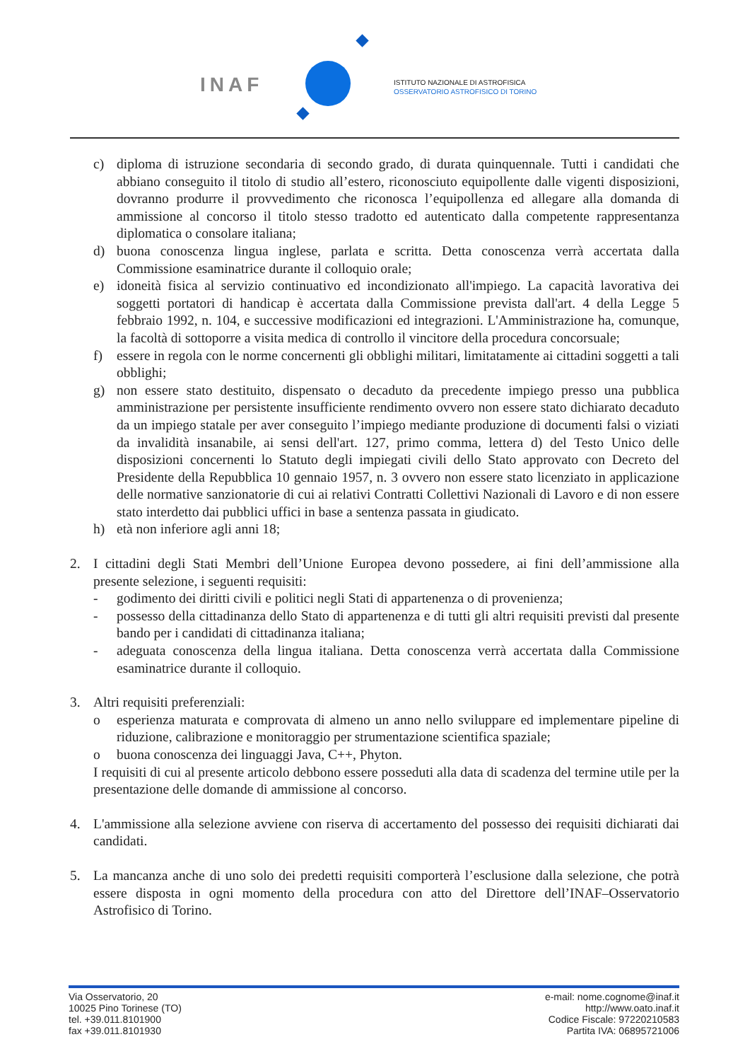INAF
ISTITUTO NAZIONALE DI ASTROFISICA
OSSERVATORIO ASTROFISICO DI TORINO
c) diploma di istruzione secondaria di secondo grado, di durata quinquennale. Tutti i candidati che abbiano conseguito il titolo di studio all’estero, riconosciuto equipollente dalle vigenti disposizioni, dovranno produrre il provvedimento che riconosca l’equipollenza ed allegare alla domanda di ammissione al concorso il titolo stesso tradotto ed autenticato dalla competente rappresentanza diplomatica o consolare italiana;
d) buona conoscenza lingua inglese, parlata e scritta. Detta conoscenza verrà accertata dalla Commissione esaminatrice durante il colloquio orale;
e) idoneità fisica al servizio continuativo ed incondizionato all'impiego. La capacità lavorativa dei soggetti portatori di handicap è accertata dalla Commissione prevista dall'art. 4 della Legge 5 febbraio 1992, n. 104, e successive modificazioni ed integrazioni. L'Amministrazione ha, comunque, la facoltà di sottoporre a visita medica di controllo il vincitore della procedura concorsuale;
f) essere in regola con le norme concernenti gli obblighi militari, limitatamente ai cittadini soggetti a tali obblighi;
g) non essere stato destituito, dispensato o decaduto da precedente impiego presso una pubblica amministrazione per persistente insufficiente rendimento ovvero non essere stato dichiarato decaduto da un impiego statale per aver conseguito l’impiego mediante produzione di documenti falsi o viziati da invalidità insanabile, ai sensi dell'art. 127, primo comma, lettera d) del Testo Unico delle disposizioni concernenti lo Statuto degli impiegati civili dello Stato approvato con Decreto del Presidente della Repubblica 10 gennaio 1957, n. 3 ovvero non essere stato licenziato in applicazione delle normative sanzionatorie di cui ai relativi Contratti Collettivi Nazionali di Lavoro e di non essere stato interdetto dai pubblici uffici in base a sentenza passata in giudicato.
h) età non inferiore agli anni 18;
2. I cittadini degli Stati Membri dell’Unione Europea devono possedere, ai fini dell’ammissione alla presente selezione, i seguenti requisiti:
- godimento dei diritti civili e politici negli Stati di appartenenza o di provenienza;
- possesso della cittadinanza dello Stato di appartenenza e di tutti gli altri requisiti previsti dal presente bando per i candidati di cittadinanza italiana;
- adeguata conoscenza della lingua italiana. Detta conoscenza verrà accertata dalla Commissione esaminatrice durante il colloquio.
3. Altri requisiti preferenziali:
o esperienza maturata e comprovata di almeno un anno nello sviluppare ed implementare pipeline di riduzione, calibrazione e monitoraggio per strumentazione scientifica spaziale;
o buona conoscenza dei linguaggi Java, C++, Phyton.
I requisiti di cui al presente articolo debbono essere posseduti alla data di scadenza del termine utile per la presentazione delle domande di ammissione al concorso.
4. L'ammissione alla selezione avviene con riserva di accertamento del possesso dei requisiti dichiarati dai candidati.
5. La mancanza anche di uno solo dei predetti requisiti comporterà l’esclusione dalla selezione, che potrà essere disposta in ogni momento della procedura con atto del Direttore dell’INAF–Osservatorio Astrofisico di Torino.
Via Osservatorio, 20
10025 Pino Torinese (TO)
tel. +39.011.8101900
fax +39.011.8101930
e-mail: nome.cognome@inaf.it
http://www.oato.inaf.it
Codice Fiscale: 97220210583
Partita IVA: 06895721006